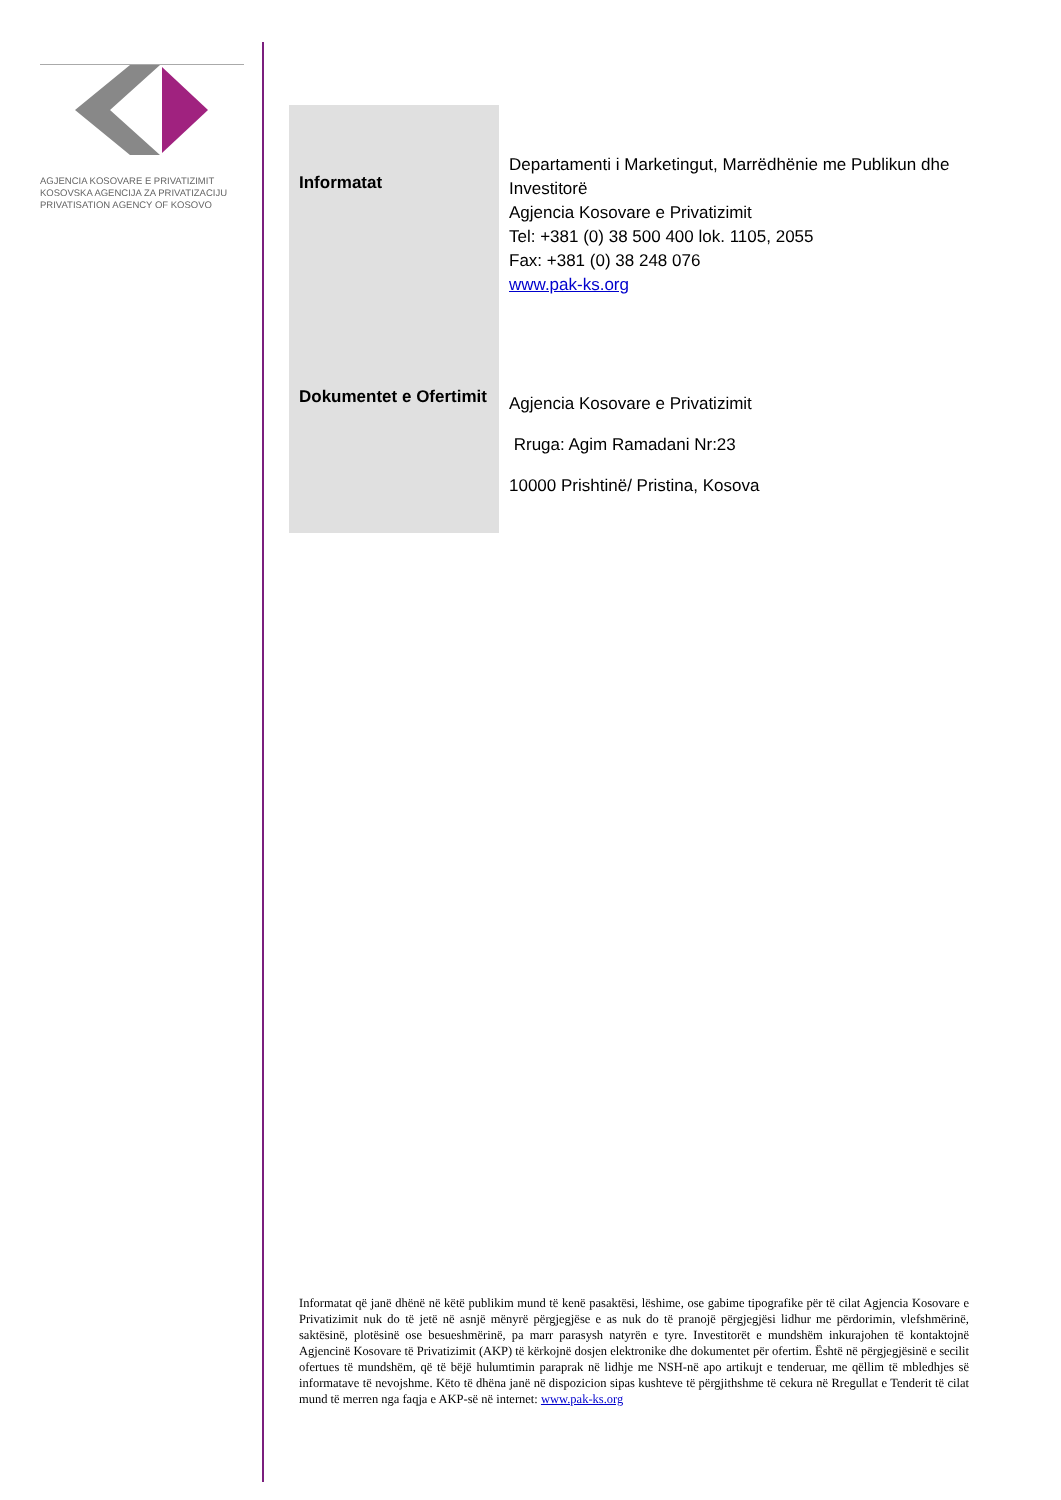AGJENCIA KOSOVARE E PRIVATIZIMIT
KOSOVSKA AGENCIJA ZA PRIVATIZACIJU
PRIVATISATION AGENCY OF KOSOVO
| Informatat | Departamenti i Marketingut, Marrëdhënie me Publikun dhe Investitorë Agjencia Kosovare e Privatizimit Tel: +381 (0) 38 500 400 lok. 1105, 2055 Fax: +381 (0) 38 248 076 www.pak-ks.org |
| Dokumentet e Ofertimit | Agjencia Kosovare e Privatizimit Rruga: Agim Ramadani Nr:23 10000 Prishtinë/ Pristina, Kosova |
Informatat që janë dhënë në këtë publikim mund të kenë pasaktësi, lëshime, ose gabime tipografike për të cilat Agjencia Kosovare e Privatizimit nuk do të jetë në asnjë mënyrë përgjegjëse e as nuk do të pranojë përgjegjësi lidhur me përdorimin, vlefshmërinë, saktësinë, plotësinë ose besueshmërinë, pa marr parasysh natyrën e tyre. Investitorët e mundshëm inkurajohen të kontaktojnë Agjencinë Kosovare të Privatizimit (AKP) të kërkojnë dosjen elektronike dhe dokumentet për ofertim. Është në përgjegjësinë e secilit ofertues të mundshëm, që të bëjë hulumtimin paraprak në lidhje me NSH-në apo artikujt e tenderuar, me qëllim të mbledhjes së informatave të nevojshme. Këto të dhëna janë në dispozicion sipas kushteve të përgjithshme të cekura në Rregullat e Tenderit të cilat mund të merren nga faqja e AKP-së në internet: www.pak-ks.org